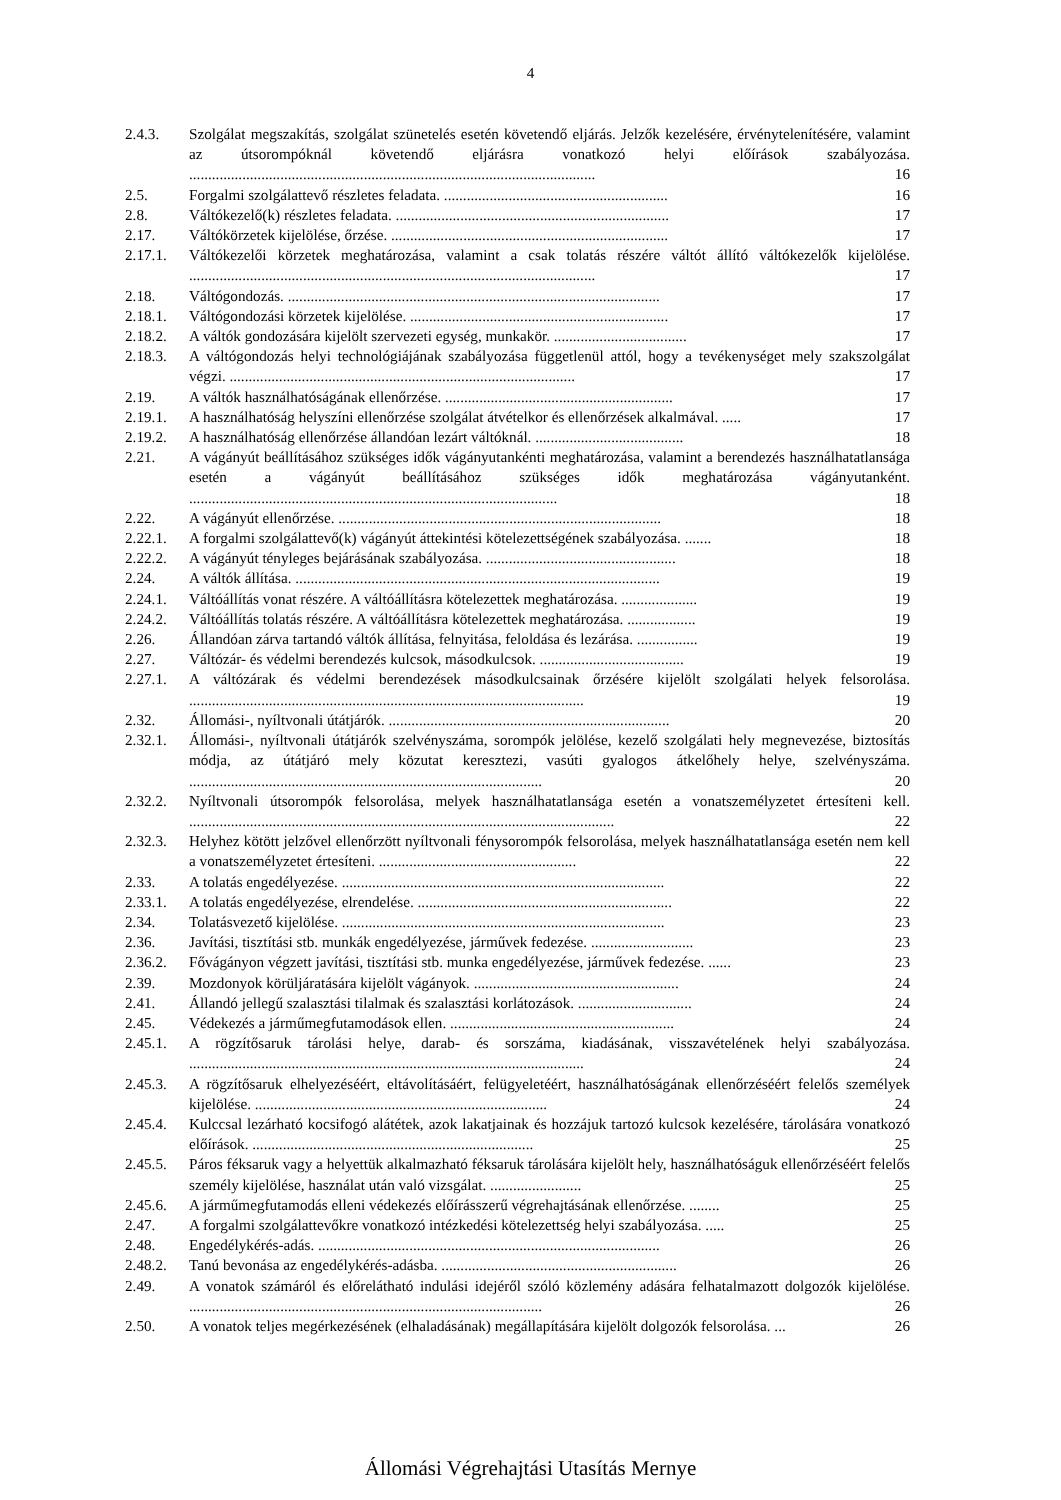4
2.4.3. Szolgálat megszakítás, szolgálat szünetelés esetén követendő eljárás. Jelzők kezelésére, érvénytelenítésére, valamint az útsorompóknál követendő eljárásra vonatkozó helyi előírások szabályozása. ........................................................................................................... 16
2.5. Forgalmi szolgálattevő részletes feladata. ........................................................... 16
2.8. Váltókezelő(k) részletes feladata. ........................................................................ 17
2.17. Váltókörzetek kijelölése, őrzése. ......................................................................... 17
2.17.1. Váltókezelői körzetek meghatározása, valamint a csak tolatás részére váltót állító váltókezelők kijelölése. ........................................................................................................... 17
2.18. Váltógondozás. .................................................................................................. 17
2.18.1. Váltógondozási körzetek kijelölése. .................................................................... 17
2.18.2. A váltók gondozására kijelölt szervezeti egység, munkakör. ................................... 17
2.18.3. A váltógondozás helyi technológiájának szabályozása függetlenül attól, hogy a tevékenységet mely szakszolgálat végzi. ........................................................................................... 17
2.19. A váltók használhatóságának ellenőrzése. ............................................................ 17
2.19.1. A használhatóság helyszíni ellenőrzése szolgálat átvételkor és ellenőrzések alkalmával. ..... 17
2.19.2. A használhatóság ellenőrzése állandóan lezárt váltóknál. ....................................... 18
2.21. A vágányút beállításához szükséges idők vágányutankénti meghatározása, valamint a berendezés használhatatlansága esetén a vágányút beállításához szükséges idők meghatározása vágányutanként. ................................................................................................. 18
2.22. A vágányút ellenőrzése. ..................................................................................... 18
2.22.1. A forgalmi szolgálattevő(k) vágányút áttekintési kötelezettségének szabályozása. ....... 18
2.22.2. A vágányút tényleges bejárásának szabályozása. .................................................. 18
2.24. A váltók állítása. ................................................................................................ 19
2.24.1. Váltóállítás vonat részére. A váltóállításra kötelezettek meghatározása. .................... 19
2.24.2. Váltóállítás tolatás részére. A váltóállításra kötelezettek meghatározása. .................. 19
2.26. Állandóan zárva tartandó váltók állítása, felnyitása, feloldása és lezárása. ................ 19
2.27. Váltózár- és védelmi berendezés kulcsok, másodkulcsok. ...................................... 19
2.27.1. A váltózárak és védelmi berendezések másodkulcsainak őrzésére kijelölt szolgálati helyek felsorolása. ........................................................................................................ 19
2.32. Állomási-, nyíltvonali útátjárók. .......................................................................... 20
2.32.1. Állomási-, nyíltvonali útátjárók szelvényszáma, sorompók jelölése, kezelő szolgálati hely megnevezése, biztosítás módja, az útátjáró mely közutat keresztezi, vasúti gyalogos átkelőhely helye, szelvényszáma. ............................................................................................. 20
2.32.2. Nyíltvonali útsorompók felsorolása, melyek használhatatlansága esetén a vonatszemélyzetet értesíteni kell. ................................................................................................................ 22
2.32.3. Helyhez kötött jelzővel ellenőrzött nyíltvonali fénysorompók felsorolása, melyek használhatatlansága esetén nem kell a vonatszemélyzetet értesíteni. .................................................... 22
2.33. A tolatás engedélyezése. ..................................................................................... 22
2.33.1. A tolatás engedélyezése, elrendelése. ................................................................... 22
2.34. Tolatásvezető kijelölése. ..................................................................................... 23
2.36. Javítási, tisztítási stb. munkák engedélyezése, járművek fedezése. ........................... 23
2.36.2. Fővágányon végzett javítási, tisztítási stb. munka engedélyezése, járművek fedezése. ...... 23
2.39. Mozdonyok körüljáratására kijelölt vágányok. ...................................................... 24
2.41. Állandó jellegű szalasztási tilalmak és szalasztási korlátozások. .............................. 24
2.45. Védekezés a járműmegfutamodások ellen. ........................................................... 24
2.45.1. A rögzítősaruk tárolási helye, darab- és sorszáma, kiadásának, visszavételének helyi szabályozása. ........................................................................................................ 24
2.45.3. A rögzítősaruk elhelyezéséért, eltávolításáért, felügyeletéért, használhatóságának ellenőrzéséért felelős személyek kijelölése. ............................................................................. 24
2.45.4. Kulccsal lezárható kocsifogó alátétek, azok lakatjainak és hozzájuk tartozó kulcsok kezelésére, tárolására vonatkozó előírások. .......................................................................... 25
2.45.5. Páros féksaruk vagy a helyettük alkalmazható féksaruk tárolására kijelölt hely, használhatóságuk ellenőrzéséért felelős személy kijelölése, használat után való vizsgálat. ........................ 25
2.45.6. A járműmegfutamodás elleni védekezés előírásszerű végrehajtásának ellenőrzése. ........ 25
2.47. A forgalmi szolgálattevőkre vonatkozó intézkedési kötelezettség helyi szabályozása. ..... 25
2.48. Engedélykérés-adás. .......................................................................................... 26
2.48.2. Tanú bevonása az engedélykérés-adásba. .............................................................. 26
2.49. A vonatok számáról és előrelátható indulási idejéről szóló közlemény adására felhatalmazott dolgozók kijelölése. ............................................................................................. 26
2.50. A vonatok teljes megérkezésének (elhaladásának) megállapítására kijelölt dolgozók felsorolása. ... 26
Állomási Végrehajtási Utasítás Mernye